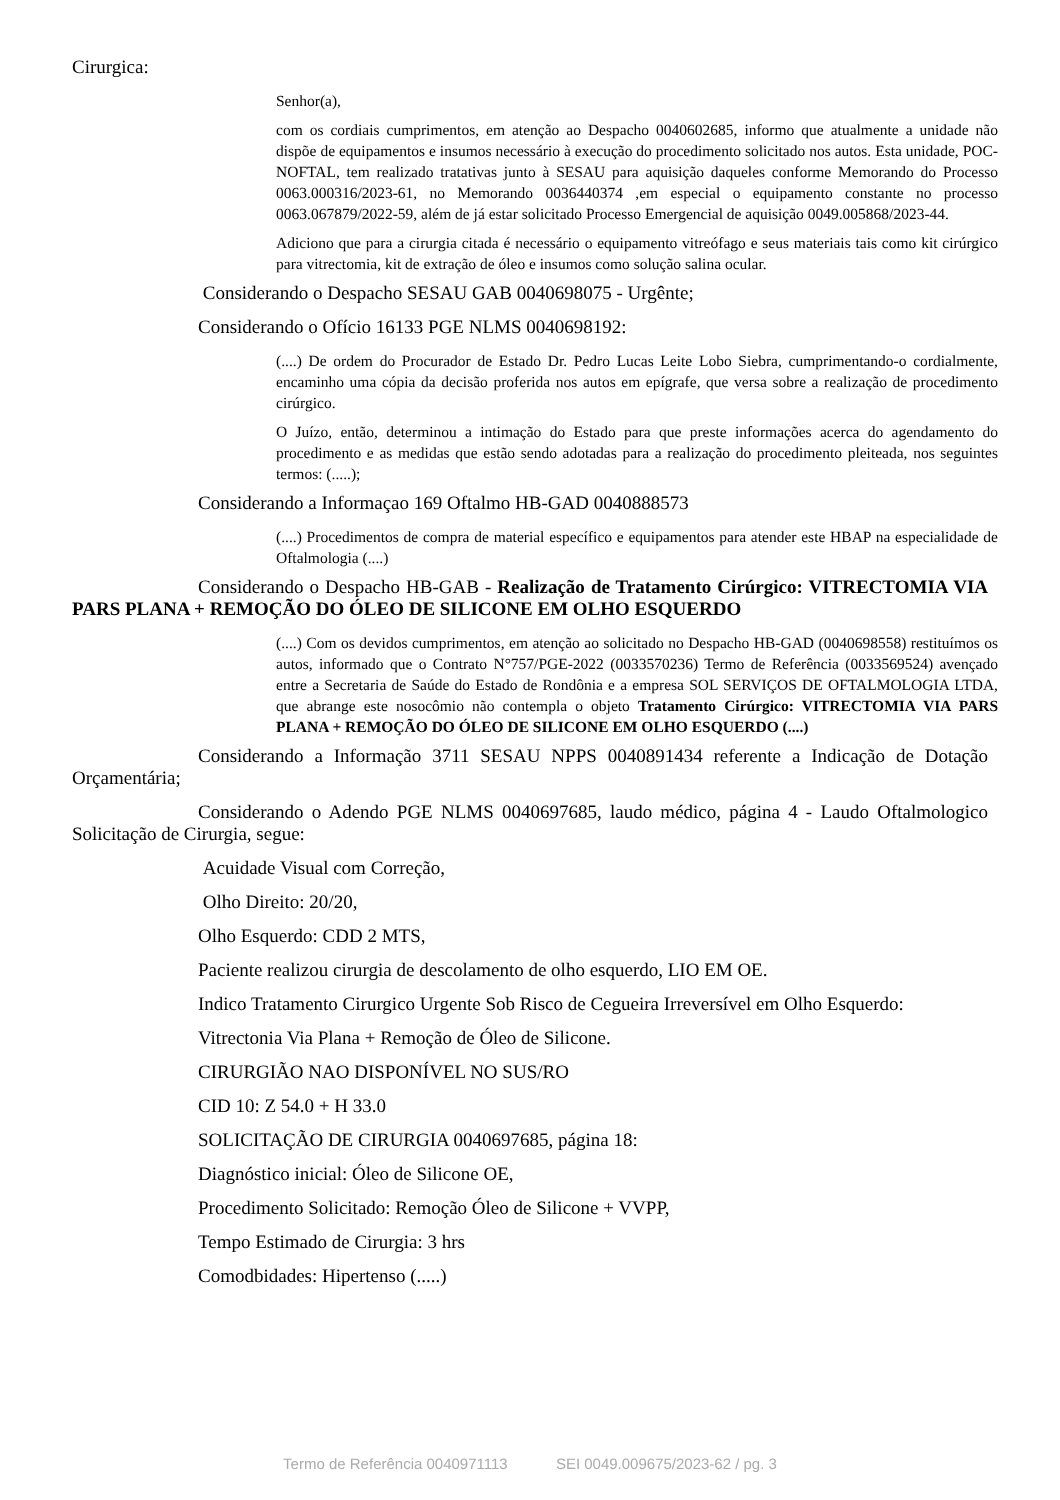Cirurgica:
Senhor(a),
com os cordiais cumprimentos, em atenção ao Despacho 0040602685, informo que atualmente a unidade não dispõe de equipamentos e insumos necessário à execução do procedimento solicitado nos autos. Esta unidade, POC-NOFTAL, tem realizado tratativas junto à SESAU para aquisição daqueles conforme Memorando do Processo 0063.000316/2023-61, no Memorando 0036440374 ,em especial o equipamento constante no processo 0063.067879/2022-59, além de já estar solicitado Processo Emergencial de aquisição 0049.005868/2023-44.
Adiciono que para a cirurgia citada é necessário o equipamento vitreófago e seus materiais tais como kit cirúrgico para vitrectomia, kit de extração de óleo e insumos como solução salina ocular.
Considerando o Despacho SESAU GAB 0040698075 - Urgênte;
Considerando o Ofício 16133 PGE NLMS 0040698192:
(....) De ordem do Procurador de Estado Dr. Pedro Lucas Leite Lobo Siebra, cumprimentando-o cordialmente, encaminho uma cópia da decisão proferida nos autos em epígrafe, que versa sobre a realização de procedimento cirúrgico.
O Juízo, então, determinou a intimação do Estado para que preste informações acerca do agendamento do procedimento e as medidas que estão sendo adotadas para a realização do procedimento pleiteada, nos seguintes termos: (.....);
Considerando a Informaçao 169 Oftalmo HB-GAD 0040888573
(....) Procedimentos de compra de material específico e equipamentos para atender este HBAP na especialidade de Oftalmologia (....)
Considerando o Despacho HB-GAB - Realização de Tratamento Cirúrgico: VITRECTOMIA VIA PARS PLANA + REMOÇÃO DO ÓLEO DE SILICONE EM OLHO ESQUERDO
(....) Com os devidos cumprimentos, em atenção ao solicitado no Despacho HB-GAD (0040698558) restituímos os autos, informado que o Contrato N°757/PGE-2022 (0033570236) Termo de Referência (0033569524) avençado entre a Secretaria de Saúde do Estado de Rondônia e a empresa SOL SERVIÇOS DE OFTALMOLOGIA LTDA, que abrange este nosocômio não contempla o objeto Tratamento Cirúrgico: VITRECTOMIA VIA PARS PLANA + REMOÇÃO DO ÓLEO DE SILICONE EM OLHO ESQUERDO (....)
Considerando a Informação 3711 SESAU NPPS 0040891434 referente a Indicação de Dotação Orçamentária;
Considerando o Adendo PGE NLMS 0040697685, laudo médico, página 4 - Laudo Oftalmologico Solicitação de Cirurgia, segue:
Acuidade Visual com Correção,
Olho Direito: 20/20,
Olho Esquerdo: CDD 2 MTS,
Paciente realizou cirurgia de descolamento de olho esquerdo, LIO EM OE.
Indico Tratamento Cirurgico Urgente Sob Risco de Cegueira Irreversível em Olho Esquerdo:
Vitrectonia Via Plana + Remoção de Óleo de Silicone.
CIRURGIÃO NAO DISPONÍVEL NO SUS/RO
CID 10: Z 54.0 + H 33.0
SOLICITAÇÃO DE CIRURGIA 0040697685, página 18:
Diagnóstico inicial: Óleo de Silicone OE,
Procedimento Solicitado: Remoção Óleo de Silicone + VVPP,
Tempo Estimado de Cirurgia: 3 hrs
Comodbidades: Hipertenso (.....)
Termo de Referência 0040971113 SEI 0049.009675/2023-62 / pg. 3